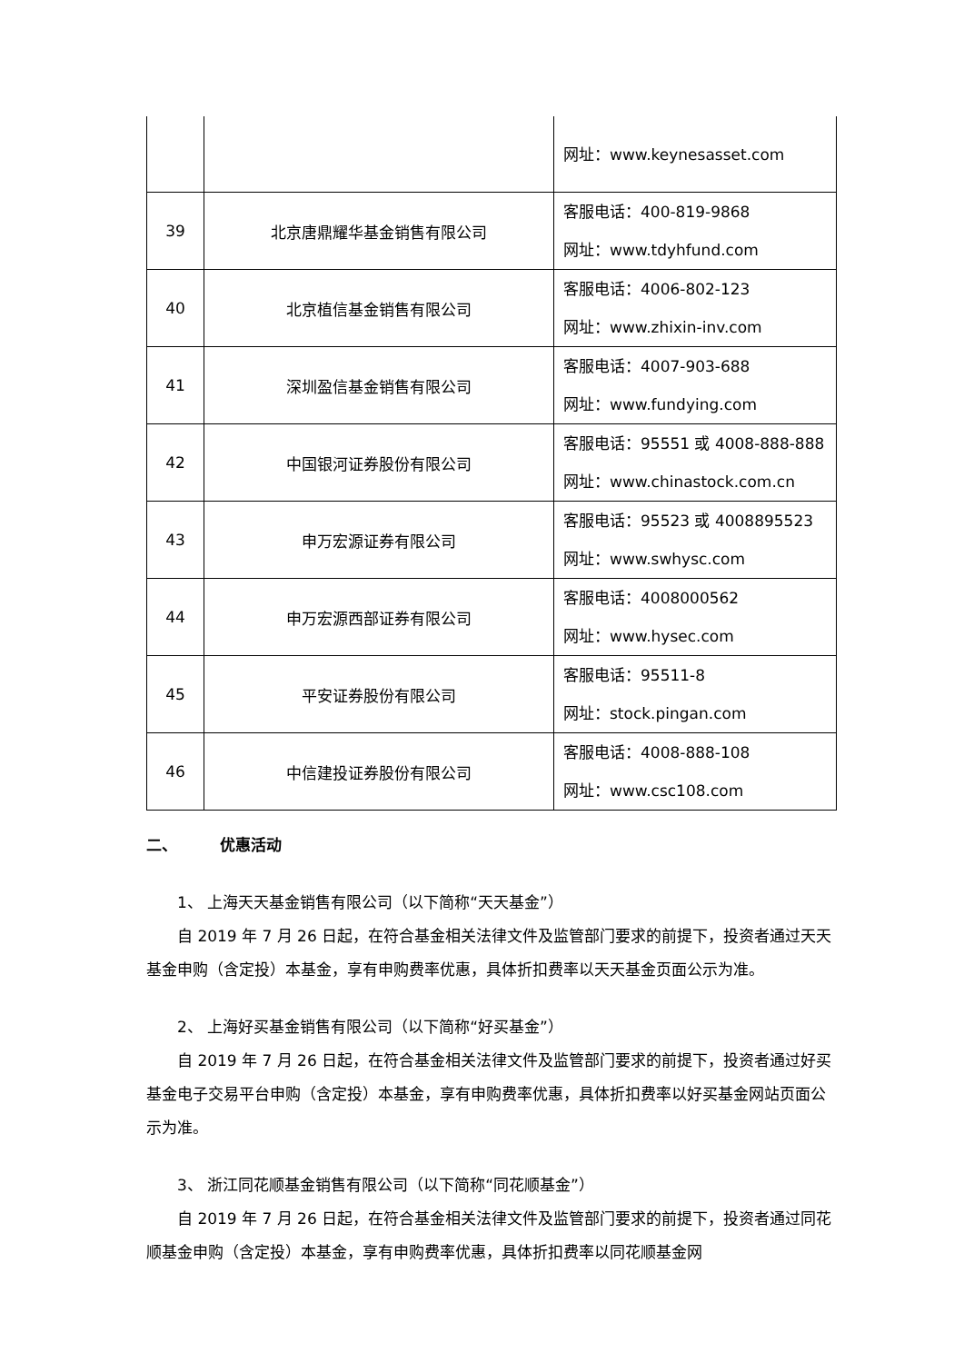| | | 网址：www.keynesasset.com |
| 39 | 北京唐鼎耀华基金销售有限公司 | 客服电话：400-819-9868 网址：www.tdyhfund.com |
| 40 | 北京植信基金销售有限公司 | 客服电话：4006-802-123 网址：www.zhixin-inv.com |
| 41 | 深圳盈信基金销售有限公司 | 客服电话：4007-903-688 网址：www.fundying.com |
| 42 | 中国银河证券股份有限公司 | 客服电话：95551 或 4008-888-888 网址：www.chinastock.com.cn |
| 43 | 申万宏源证券有限公司 | 客服电话：95523 或 4008895523 网址：www.swhysc.com |
| 44 | 申万宏源西部证券有限公司 | 客服电话：4008000562 网址：www.hysec.com |
| 45 | 平安证券股份有限公司 | 客服电话：95511-8 网址：stock.pingan.com |
| 46 | 中信建投证券股份有限公司 | 客服电话：4008-888-108 网址：www.csc108.com |
二、 优惠活动
1、 上海天天基金销售有限公司（以下简称“天天基金”）
自 2019 年 7 月 26 日起，在符合基金相关法律文件及监管部门要求的前提下，投资者通过天天基金申购（含定投）本基金，享有申购费率优惠，具体折扣费率以天天基金页面公示为准。
2、 上海好买基金销售有限公司（以下简称“好买基金”）
自 2019 年 7 月 26 日起，在符合基金相关法律文件及监管部门要求的前提下，投资者通过好买基金电子交易平台申购（含定投）本基金，享有申购费率优惠，具体折扣费率以好买基金网站页面公示为准。
3、 浙江同花顺基金销售有限公司（以下简称“同花顺基金”）
自 2019 年 7 月 26 日起，在符合基金相关法律文件及监管部门要求的前提下，投资者通过同花顺基金申购（含定投）本基金，享有申购费率优惠，具体折扣费率以同花顺基金网